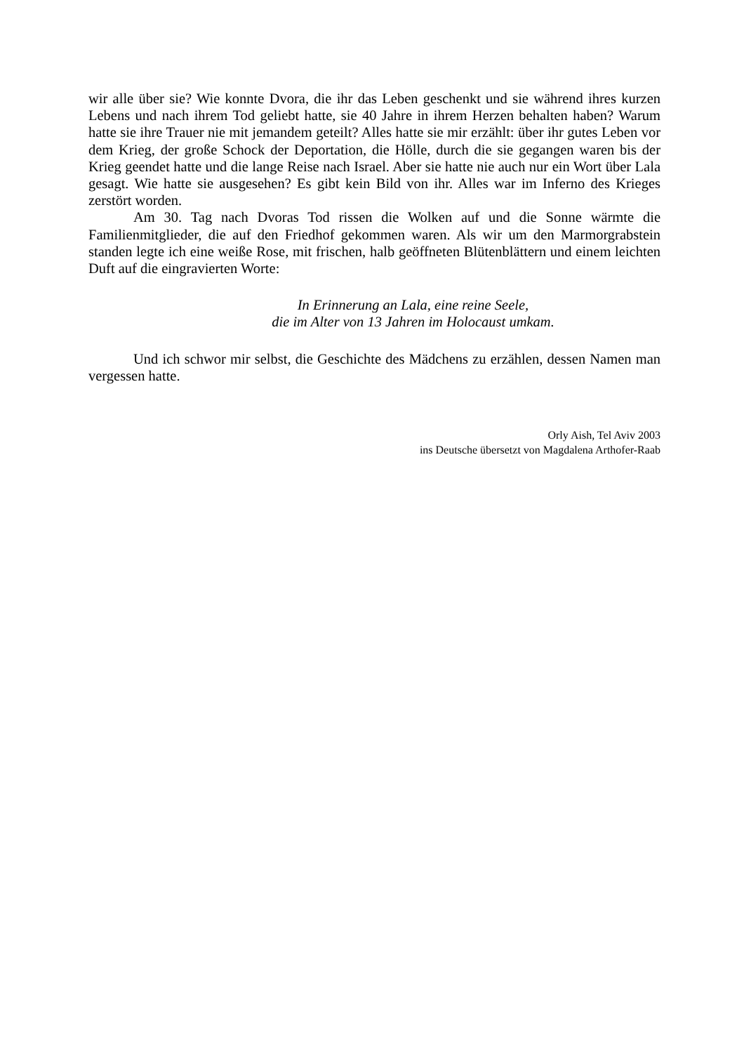wir alle über sie? Wie konnte Dvora, die ihr das Leben geschenkt und sie während ihres kurzen Lebens und nach ihrem Tod geliebt hatte, sie 40 Jahre in ihrem Herzen behalten haben? Warum hatte sie ihre Trauer nie mit jemandem geteilt? Alles hatte sie mir erzählt: über ihr gutes Leben vor dem Krieg, der große Schock der Deportation, die Hölle, durch die sie gegangen waren bis der Krieg geendet hatte und die lange Reise nach Israel. Aber sie hatte nie auch nur ein Wort über Lala gesagt. Wie hatte sie ausgesehen? Es gibt kein Bild von ihr. Alles war im Inferno des Krieges zerstört worden.
Am 30. Tag nach Dvoras Tod rissen die Wolken auf und die Sonne wärmte die Familienmitglieder, die auf den Friedhof gekommen waren. Als wir um den Marmorgrabstein standen legte ich eine weiße Rose, mit frischen, halb geöffneten Blütenblättern und einem leichten Duft auf die eingravierten Worte:
In Erinnerung an Lala, eine reine Seele,
die im Alter von 13 Jahren im Holocaust umkam.
Und ich schwor mir selbst, die Geschichte des Mädchens zu erzählen, dessen Namen man vergessen hatte.
Orly Aish, Tel Aviv 2003
ins Deutsche übersetzt von Magdalena Arthofer-Raab